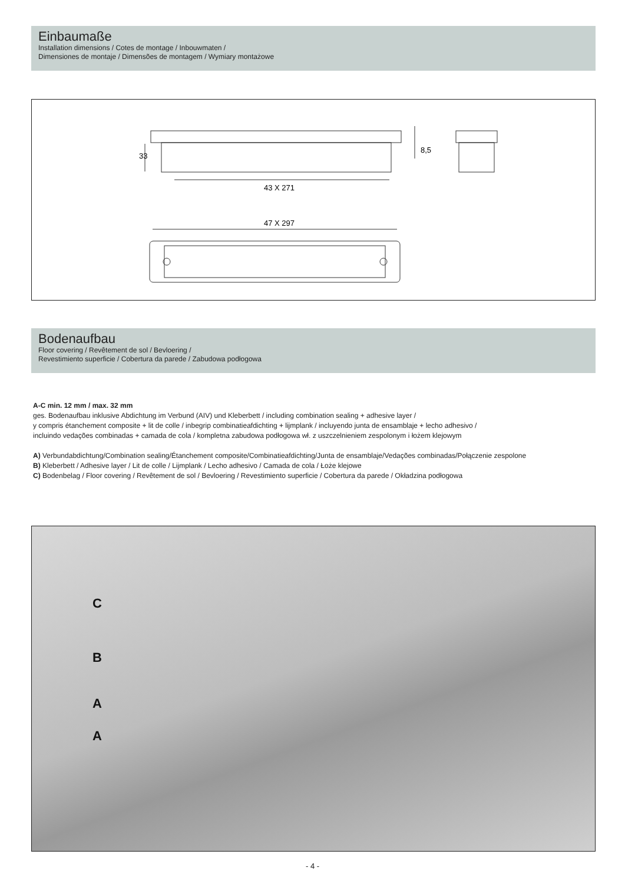Einbaumaße
Installation dimensions / Cotes de montage / Inbouwmaten /
Dimensiones de montaje / Dimensões de montagem / Wymiary montażowe
43 X 271
47 X 297
33
8,5
Bodenaufbau
Floor covering / Revêtement de sol / Bevloering /
Revestimiento superficie / Cobertura da parede / Zabudowa podłogowa
A-C min. 12 mm / max. 32 mm
ges. Bodenaufbau inklusive Abdichtung im Verbund (AIV) und Kleberbett / including combination sealing + adhesive layer /
y compris étanchement composite + lit de colle / inbegrip combinatieafdichting + lijmplank / incluyendo junta de ensamblaje + lecho adhesivo /
incluindo vedações combinadas + camada de cola / kompletna zabudowa podłogowa wł. z uszczelnieniem zespolonym i łożem klejowym
A) Verbundabdichtung/Combination sealing/Étanchement composite/Combinatieafdichting/Junta de ensamblaje/Vedações combinadas/Połączenie zespolone
B) Kleberbett / Adhesive layer / Lit de colle / Lijmplank / Lecho adhesivo / Camada de cola / Łoże klejowe
C) Bodenbelag / Floor covering / Revêtement de sol / Bevloering / Revestimiento superficie / Cobertura da parede / Okładzina podłogowa
C
B
A
A
- 4 -